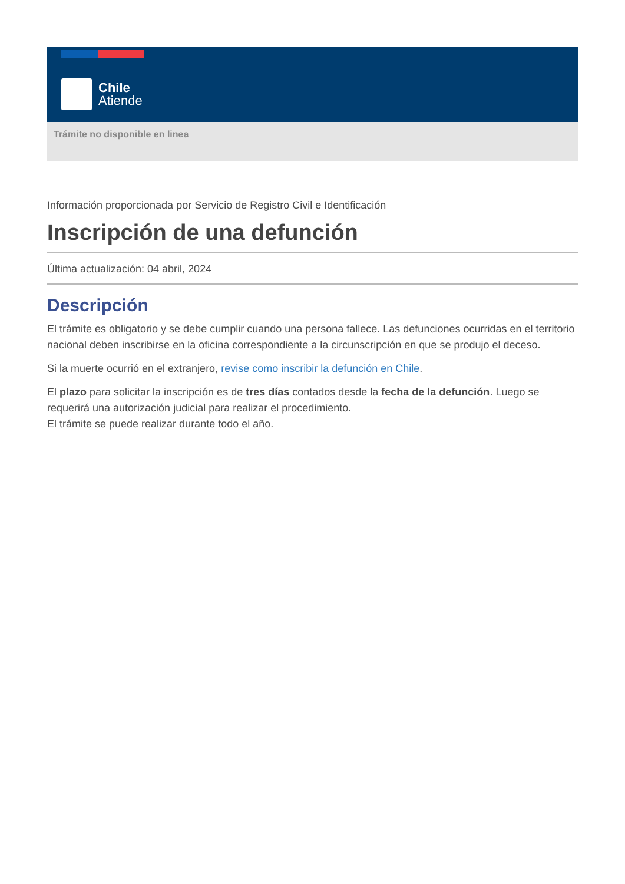Chile
Atiende
Trámite no disponible en linea
Información proporcionada por Servicio de Registro Civil e Identificación
Inscripción de una defunción
Última actualización: 04 abril, 2024
Descripción
El trámite es obligatorio y se debe cumplir cuando una persona fallece. Las defunciones ocurridas en el territorio nacional deben inscribirse en la oficina correspondiente a la circunscripción en que se produjo el deceso.
Si la muerte ocurrió en el extranjero, revise como inscribir la defunción en Chile.
El plazo para solicitar la inscripción es de tres días contados desde la fecha de la defunción. Luego se requerirá una autorización judicial para realizar el procedimiento.
El trámite se puede realizar durante todo el año.